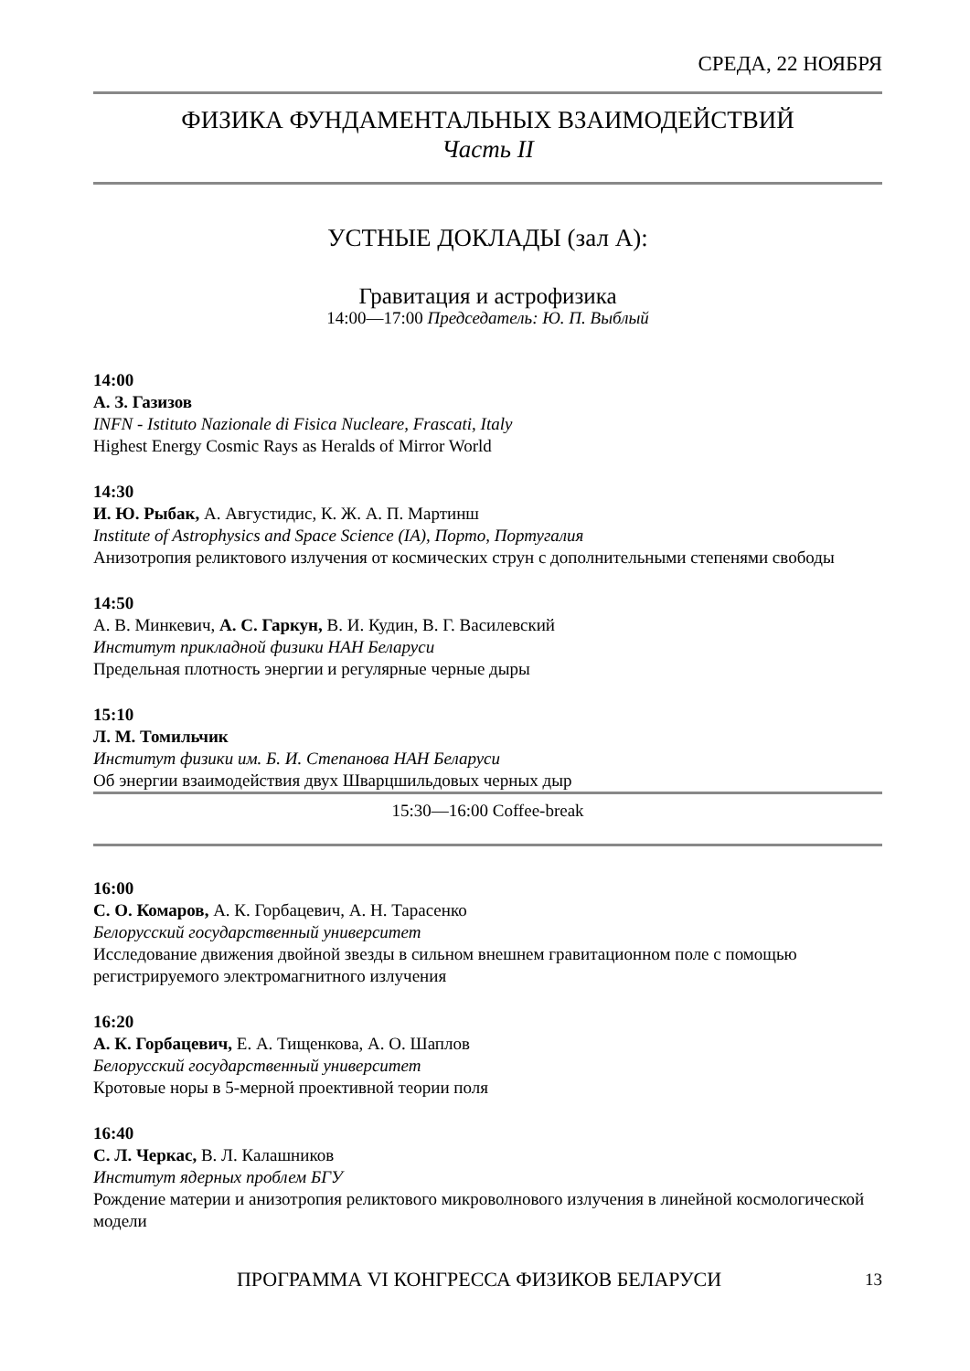СРЕДА, 22 НОЯБРЯ
ФИЗИКА ФУНДАМЕНТАЛЬНЫХ ВЗАИМОДЕЙСТВИЙ
Часть II
УСТНЫЕ ДОКЛАДЫ (зал А):
Гравитация и астрофизика
14:00—17:00 Председатель: Ю. П. Выблый
14:00
А. З. Газизов
INFN - Istituto Nazionale di Fisica Nucleare, Frascati, Italy
Highest Energy Cosmic Rays as Heralds of Mirror World
14:30
И. Ю. Рыбак, А. Августидис, К. Ж. А. П. Мартинш
Institute of Astrophysics and Space Science (IA), Порто, Португалия
Анизотропия реликтового излучения от космических струн с дополнительными степенями свободы
14:50
А. В. Минкевич, А. С. Гаркун, В. И. Кудин, В. Г. Василевский
Институт прикладной физики НАН Беларуси
Предельная плотность энергии и регулярные черные дыры
15:10
Л. М. Томильчик
Институт физики им. Б. И. Степанова НАН Беларуси
Об энергии взаимодействия двух Шварцшильдовых черных дыр
15:30—16:00 Coffee-break
16:00
С. О. Комаров, А. К. Горбацевич, А. Н. Тарасенко
Белорусский государственный университет
Исследование движения двойной звезды в сильном внешнем гравитационном поле с помощью регистрируемого электромагнитного излучения
16:20
А. К. Горбацевич, Е. А. Тищенкова, А. О. Шаплов
Белорусский государственный университет
Кротовые норы в 5-мерной проективной теории поля
16:40
С. Л. Черкас, В. Л. Калашников
Институт ядерных проблем БГУ
Рождение материи и анизотропия реликтового микроволнового излучения в линейной космологической модели
ПРОГРАММА VI КОНГРЕССА ФИЗИКОВ БЕЛАРУСИ 13